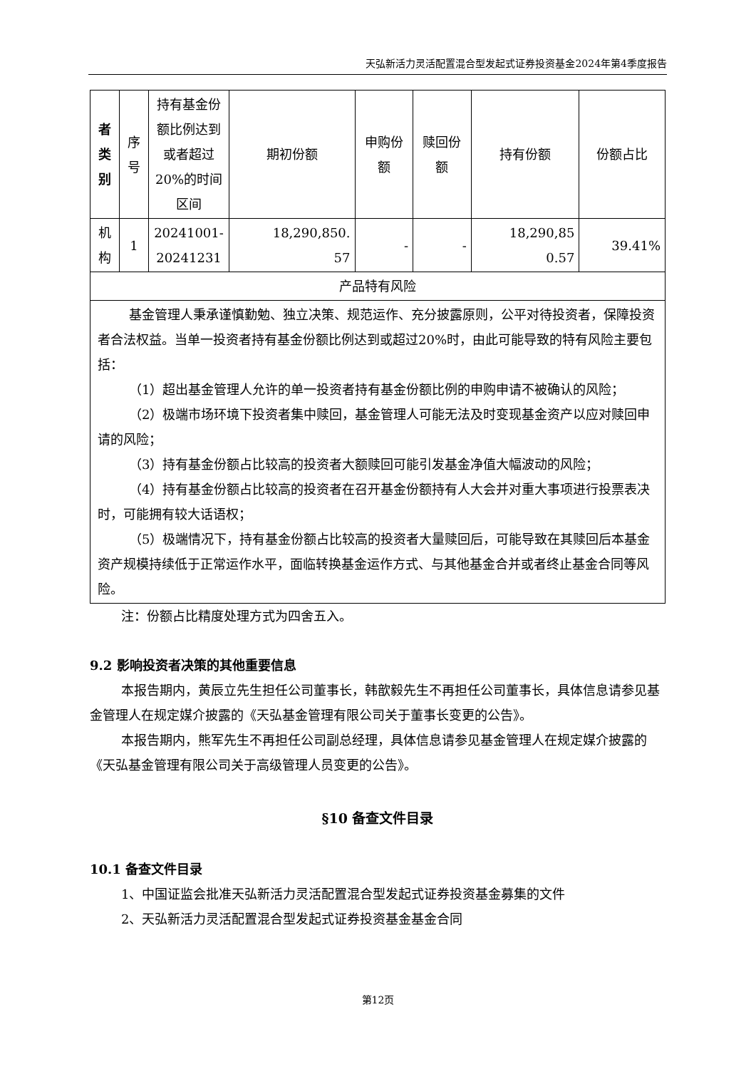天弘新活力灵活配置混合型发起式证券投资基金2024年第4季度报告
| 者 类 别 | 序 号 | 持有基金份额比例达到或者超过20%的时间区间 | 期初份额 | 申购份额 | 赎回份额 | 持有份额 | 份额占比 |
| --- | --- | --- | --- | --- | --- | --- | --- |
| 机 构 | 1 | 20241001- 20241231 | 18,290,850. 57 | - | - | 18,290,85 0.57 | 39.41% |
| 产品特有风险 | | | | | | | |
| 基金管理人秉承谨慎勤勉、独立决策、规范运作、充分披露原则，公平对待投资者，保障投资者合法权益。当单一投资者持有基金份额比例达到或超过20%时，由此可能导致的特有风险主要包括： （1）超出基金管理人允许的单一投资者持有基金份额比例的申购申请不被确认的风险； （2）极端市场环境下投资者集中赎回，基金管理人可能无法及时变现基金资产以应对赎回申请的风险； （3）持有基金份额占比较高的投资者大额赎回可能引发基金净值大幅波动的风险； （4）持有基金份额占比较高的投资者在召开基金份额持有人大会并对重大事项进行投票表决时，可能拥有较大话语权； （5）极端情况下，持有基金份额占比较高的投资者大量赎回后，可能导致在其赎回后本基金资产规模持续低于正常运作水平，面临转换基金运作方式、与其他基金合并或者终止基金合同等风险。 | | | | | | | |
注：份额占比精度处理方式为四舍五入。
9.2 影响投资者决策的其他重要信息
本报告期内，黄辰立先生担任公司董事长，韩歆毅先生不再担任公司董事长，具体信息请参见基金管理人在规定媒介披露的《天弘基金管理有限公司关于董事长变更的公告》。
本报告期内，熊军先生不再担任公司副总经理，具体信息请参见基金管理人在规定媒介披露的《天弘基金管理有限公司关于高级管理人员变更的公告》。
§10 备查文件目录
10.1 备查文件目录
1、中国证监会批准天弘新活力灵活配置混合型发起式证券投资基金募集的文件
2、天弘新活力灵活配置混合型发起式证券投资基金基金合同
第12页